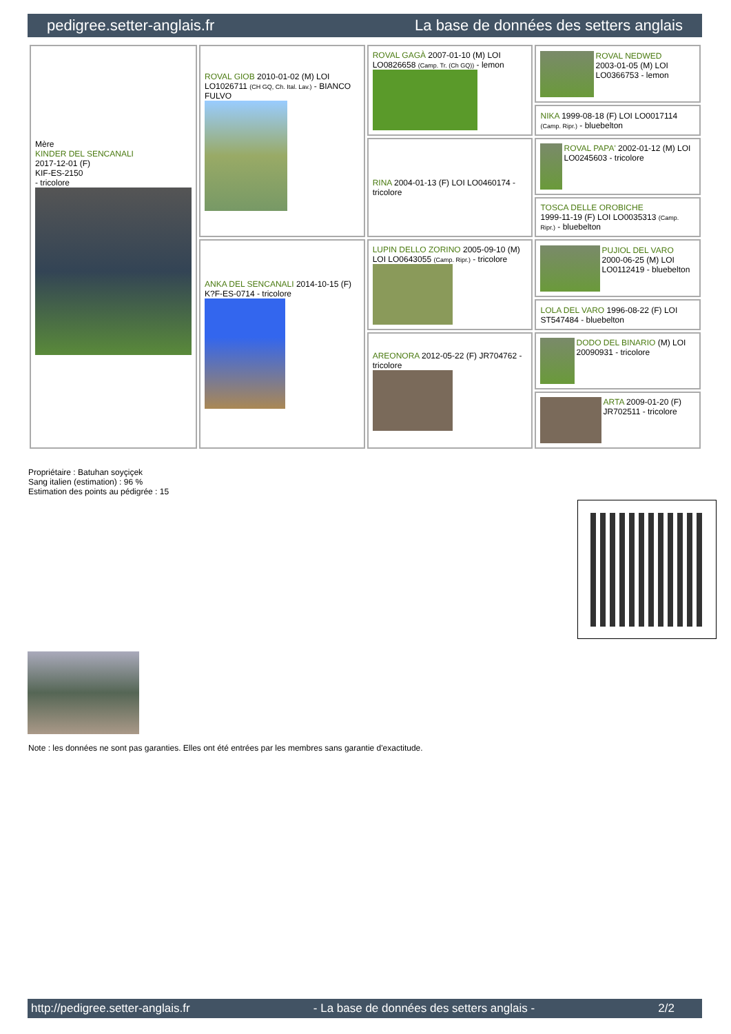pedigree.setter-anglais.fr La base de données des setters anglais
| Mère KINDER DEL SENCANALI 2017-12-01 (F) KIF-ES-2150 - tricolore | ROVAL GIOB 2010-01-02 (M) LOI LO1026711 (CH GQ, Ch. Ital. Lav.) - BIANCO FULVO | ROVAL GAGÀ 2007-01-10 (M) LOI LO0826658 (Camp. Tr. (Ch GQ)) - lemon | ROVAL NEDWED 2003-01-05 (M) LOI LO0366753 - lemon |
| | | | NIKA 1999-08-18 (F) LOI LO0017114 (Camp. Ripr.) - bluebelton |
| | | RINA 2004-01-13 (F) LOI LO0460174 - tricolore | ROVAL PAPA' 2002-01-12 (M) LOI LO0245603 - tricolore |
| | | | TOSCA DELLE OROBICHE 1999-11-19 (F) LOI LO0035313 (Camp. Ripr.) - bluebelton |
| | ANKA DEL SENCANALI 2014-10-15 (F) K?F-ES-0714 - tricolore | LUPIN DELLO ZORINO 2005-09-10 (M) LOI LO0643055 (Camp. Ripr.) - tricolore | PUJIOL DEL VARO 2000-06-25 (M) LOI LO0112419 - bluebelton |
| | | | LOLA DEL VARO 1996-08-22 (F) LOI ST547484 - bluebelton |
| | | AREONORA 2012-05-22 (F) JR704762 - tricolore | DODO DEL BINARIO (M) LOI 20090931 - tricolore |
| | | | ARTA 2009-01-20 (F) JR702511 - tricolore |
Propriétaire : Batuhan soyçiçek
Sang italien (estimation) : 96 %
Estimation des points au pédigrée : 15
Note : les données ne sont pas garanties. Elles ont été entrées par les membres sans garantie d'exactitude.
http://pedigree.setter-anglais.fr - La base de données des setters anglais - 2/2